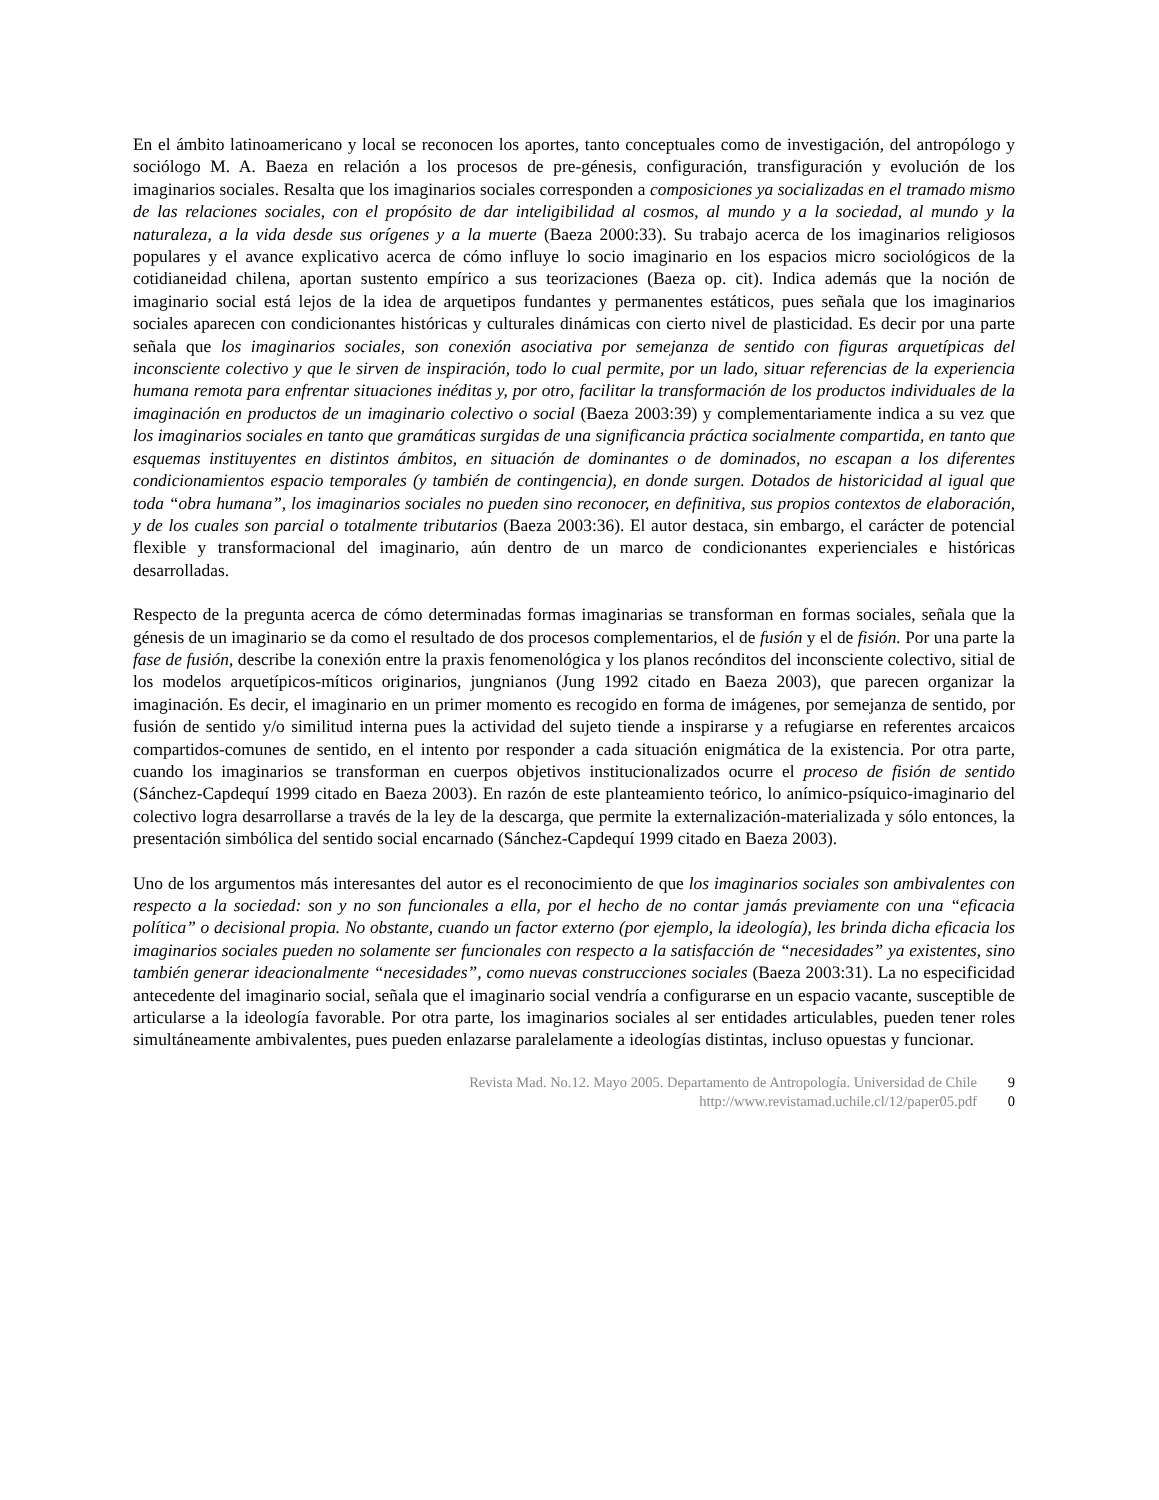En el ámbito latinoamericano y local se reconocen los aportes, tanto conceptuales como de investigación, del antropólogo y sociólogo M. A. Baeza en relación a los procesos de pre-génesis, configuración, transfiguración y evolución de los imaginarios sociales. Resalta que los imaginarios sociales corresponden a composiciones ya socializadas en el tramado mismo de las relaciones sociales, con el propósito de dar inteligibilidad al cosmos, al mundo y a la sociedad, al mundo y la naturaleza, a la vida desde sus orígenes y a la muerte (Baeza 2000:33). Su trabajo acerca de los imaginarios religiosos populares y el avance explicativo acerca de cómo influye lo socio imaginario en los espacios micro sociológicos de la cotidianeidad chilena, aportan sustento empírico a sus teorizaciones (Baeza op. cit). Indica además que la noción de imaginario social está lejos de la idea de arquetipos fundantes y permanentes estáticos, pues señala que los imaginarios sociales aparecen con condicionantes históricas y culturales dinámicas con cierto nivel de plasticidad. Es decir por una parte señala que los imaginarios sociales, son conexión asociativa por semejanza de sentido con figuras arquetípicas del inconsciente colectivo y que le sirven de inspiración, todo lo cual permite, por un lado, situar referencias de la experiencia humana remota para enfrentar situaciones inéditas y, por otro, facilitar la transformación de los productos individuales de la imaginación en productos de un imaginario colectivo o social (Baeza 2003:39) y complementariamente indica a su vez que los imaginarios sociales en tanto que gramáticas surgidas de una significancia práctica socialmente compartida, en tanto que esquemas instituyentes en distintos ámbitos, en situación de dominantes o de dominados, no escapan a los diferentes condicionamientos espacio temporales (y también de contingencia), en donde surgen. Dotados de historicidad al igual que toda “obra humana”, los imaginarios sociales no pueden sino reconocer, en definitiva, sus propios contextos de elaboración, y de los cuales son parcial o totalmente tributarios (Baeza 2003:36). El autor destaca, sin embargo, el carácter de potencial flexible y transformacional del imaginario, aún dentro de un marco de condicionantes experienciales e históricas desarrolladas.
Respecto de la pregunta acerca de cómo determinadas formas imaginarias se transforman en formas sociales, señala que la génesis de un imaginario se da como el resultado de dos procesos complementarios, el de fusión y el de fisión. Por una parte la fase de fusión, describe la conexión entre la praxis fenomenológica y los planos recónditos del inconsciente colectivo, sitial de los modelos arquetípicos-míticos originarios, jungnianos (Jung 1992 citado en Baeza 2003), que parecen organizar la imaginación. Es decir, el imaginario en un primer momento es recogido en forma de imágenes, por semejanza de sentido, por fusión de sentido y/o similitud interna pues la actividad del sujeto tiende a inspirarse y a refugiarse en referentes arcaicos compartidos-comunes de sentido, en el intento por responder a cada situación enigmática de la existencia. Por otra parte, cuando los imaginarios se transforman en cuerpos objetivos institucionalizados ocurre el proceso de fisión de sentido (Sánchez-Capdequí 1999 citado en Baeza 2003). En razón de este planteamiento teórico, lo anímico-psíquico-imaginario del colectivo logra desarrollarse a través de la ley de la descarga, que permite la externalización-materializada y sólo entonces, la presentación simbólica del sentido social encarnado (Sánchez-Capdequí 1999 citado en Baeza 2003).
Uno de los argumentos más interesantes del autor es el reconocimiento de que los imaginarios sociales son ambivalentes con respecto a la sociedad: son y no son funcionales a ella, por el hecho de no contar jamás previamente con una “eficacia política” o decisional propia. No obstante, cuando un factor externo (por ejemplo, la ideología), les brinda dicha eficacia los imaginarios sociales pueden no solamente ser funcionales con respecto a la satisfacción de “necesidades” ya existentes, sino también generar ideacionalmente “necesidades”, como nuevas construcciones sociales (Baeza 2003:31). La no especificidad antecedente del imaginario social, señala que el imaginario social vendría a configurarse en un espacio vacante, susceptible de articularse a la ideología favorable. Por otra parte, los imaginarios sociales al ser entidades articulables, pueden tener roles simultáneamente ambivalentes, pues pueden enlazarse paralelamente a ideologías distintas, incluso opuestas y funcionar.
Revista Mad. No.12. Mayo 2005. Departamento de Antropología. Universidad de Chile 9
http://www.revistamad.uchile.cl/12/paper05.pdf 0